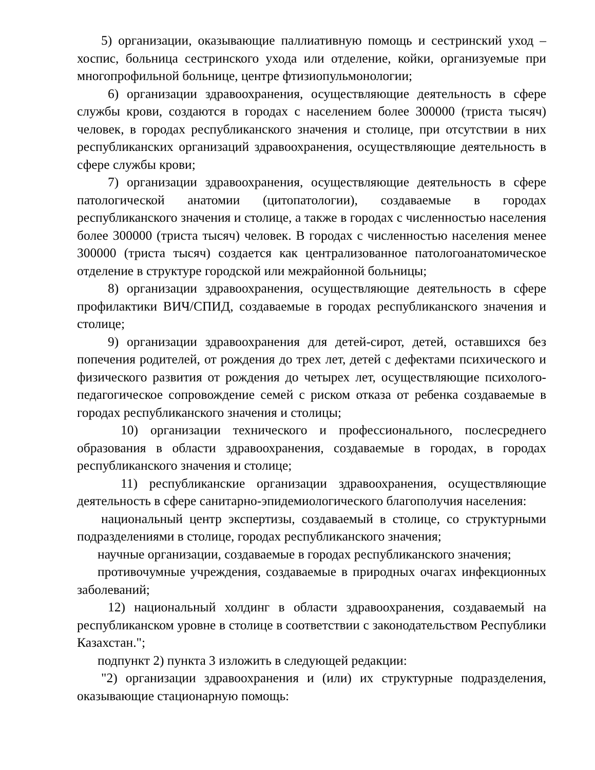5) организации, оказывающие паллиативную помощь и сестринский уход – хоспис, больница сестринского ухода или отделение, койки, организуемые при многопрофильной больнице, центре фтизиопульмонологии;
6) организации здравоохранения, осуществляющие деятельность в сфере службы крови, создаются в городах с населением более 300000 (триста тысяч) человек, в городах республиканского значения и столице, при отсутствии в них республиканских организаций здравоохранения, осуществляющие деятельность в сфере службы крови;
7) организации здравоохранения, осуществляющие деятельность в сфере патологической анатомии (цитопатологии), создаваемые в городах республиканского значения и столице, а также в городах с численностью населения более 300000 (триста тысяч) человек. В городах с численностью населения менее 300000 (триста тысяч) создается как централизованное патологоанатомическое отделение в структуре городской или межрайонной больницы;
8) организации здравоохранения, осуществляющие деятельность в сфере профилактики ВИЧ/СПИД, создаваемые в городах республиканского значения и столице;
9) организации здравоохранения для детей-сирот, детей, оставшихся без попечения родителей, от рождения до трех лет, детей с дефектами психического и физического развития от рождения до четырех лет, осуществляющие психолого-педагогическое сопровождение семей с риском отказа от ребенка создаваемые в городах республиканского значения и столицы;
10) организации технического и профессионального, послесреднего образования в области здравоохранения, создаваемые в городах, в городах республиканского значения и столице;
11) республиканские организации здравоохранения, осуществляющие деятельность в сфере санитарно-эпидемиологического благополучия населения:
национальный центр экспертизы, создаваемый в столице, со структурными подразделениями в столице, городах республиканского значения;
научные организации, создаваемые в городах республиканского значения;
противочумные учреждения, создаваемые в природных очагах инфекционных заболеваний;
12) национальный холдинг в области здравоохранения, создаваемый на республиканском уровне в столице в соответствии с законодательством Республики Казахстан.";
подпункт 2) пункта 3 изложить в следующей редакции:
"2) организации здравоохранения и (или) их структурные подразделения, оказывающие стационарную помощь: